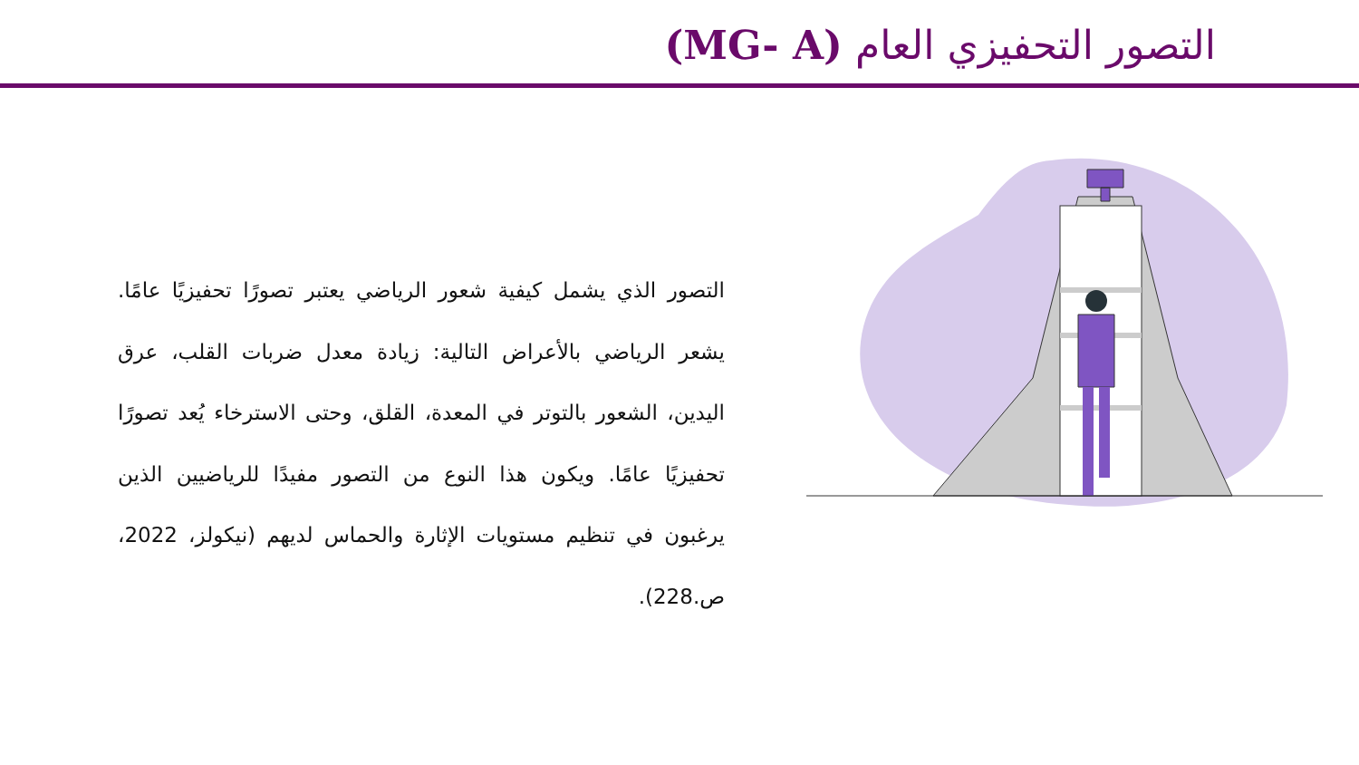التصور التحفيزي العام (MG- A)
التصور الذي يشمل كيفية شعور الرياضي يعتبر تصورًا تحفيزيًا عامًا. يشعر الرياضي بالأعراض التالية: زيادة معدل ضربات القلب، عرق اليدين، الشعور بالتوتر في المعدة، القلق، وحتى الاسترخاء يُعد تصورًا تحفيزيًا عامًا. ويكون هذا النوع من التصور مفيدًا للرياضيين الذين يرغبون في تنظيم مستويات الإثارة والحماس لديهم (نيكولز، 2022، ص.228).